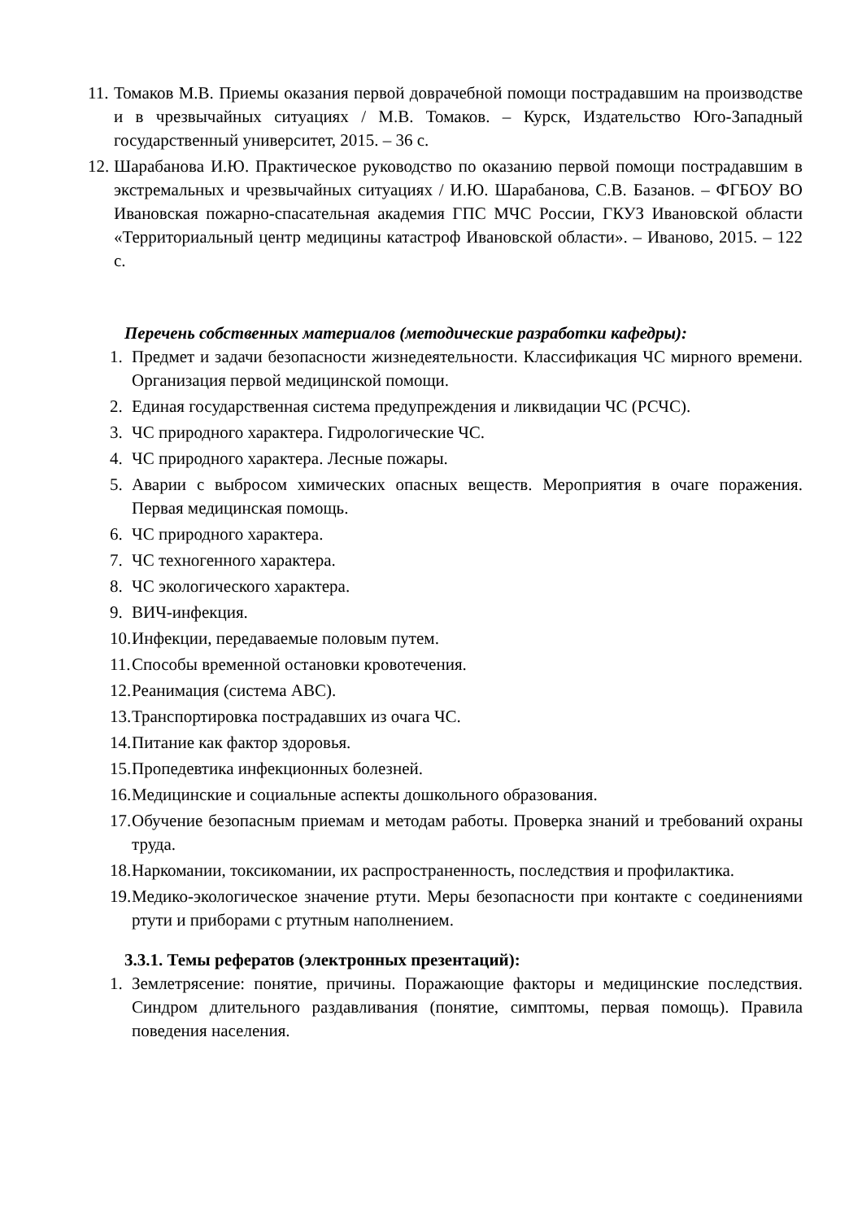11. Томаков М.В. Приемы оказания первой доврачебной помощи пострадавшим на производстве и в чрезвычайных ситуациях / М.В. Томаков. – Курск, Издательство Юго-Западный государственный университет, 2015. – 36 с.
12. Шарабанова И.Ю. Практическое руководство по оказанию первой помощи пострадавшим в экстремальных и чрезвычайных ситуациях / И.Ю. Шарабанова, С.В. Базанов. – ФГБОУ ВО Ивановская пожарно-спасательная академия ГПС МЧС России, ГКУЗ Ивановской области «Территориальный центр медицины катастроф Ивановской области». – Иваново, 2015. – 122 с.
Перечень собственных материалов (методические разработки кафедры):
1. Предмет и задачи безопасности жизнедеятельности. Классификация ЧС мирного времени. Организация первой медицинской помощи.
2. Единая государственная система предупреждения и ликвидации ЧС (РСЧС).
3. ЧС природного характера. Гидрологические ЧС.
4. ЧС природного характера. Лесные пожары.
5. Аварии с выбросом химических опасных веществ. Мероприятия в очаге поражения. Первая медицинская помощь.
6. ЧС природного характера.
7. ЧС техногенного характера.
8. ЧС экологического характера.
9. ВИЧ-инфекция.
10. Инфекции, передаваемые половым путем.
11. Способы временной остановки кровотечения.
12. Реанимация (система АВС).
13. Транспортировка пострадавших из очага ЧС.
14. Питание как фактор здоровья.
15. Пропедевтика инфекционных болезней.
16. Медицинские и социальные аспекты дошкольного образования.
17. Обучение безопасным приемам и методам работы. Проверка знаний и требований охраны труда.
18. Наркомании, токсикомании, их распространенность, последствия и профилактика.
19. Медико-экологическое значение ртути. Меры безопасности при контакте с соединениями ртути и приборами с ртутным наполнением.
3.3.1. Темы рефератов (электронных презентаций):
1. Землетрясение: понятие, причины. Поражающие факторы и медицинские последствия. Синдром длительного раздавливания (понятие, симптомы, первая помощь). Правила поведения населения.